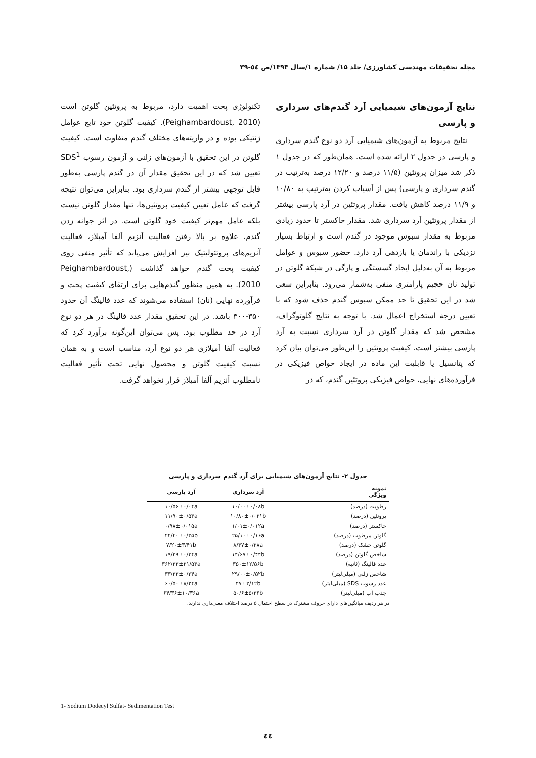مجله تحقیقات مهندسی کشاورزی/ جلد ۱۵/ شماره ۱/سال ۱۳۹۳/ص ٥٤-۳۹
نتایج آزمون‌های شیمیایی آرد گندم‌های سرداری و پارسی
نتایج مربوط به آزمون‌های شیمیایی آرد دو نوع گندم سرداری و پارسی در جدول ۲ ارائه شده است. همان‌طور که در جدول ۱ ذکر شد میزان پروتئین (۱۱/۵ درصد و ۱۲/۲۰ درصد به‌ترتیب در گندم سرداری و پارسی) پس از آسیاب کردن به‌ترتیب به ۱۰/۸۰ و ۱۱/۹ درصد کاهش یافت. مقدار پروتئین در آرد پارسی بیشتر از مقدار پروتئین آرد سرداری شد. مقدار خاکستر تا حدود زیادی مربوط به مقدار سبوس موجود در گندم است و ارتباط بسیار نزدیکی با راندمان یا بازدهی آرد دارد. حضور سبوس و عوامل مربوط به آن به‌دلیل ایجاد گسستگی و پارگی در شبکهٔ گلوتن در تولید نان حجیم پارامتری منفی به‌شمار می‌رود. بنابراین سعی شد در این تحقیق تا حد ممکن سبوس گندم حذف شود که با تعیین درجهٔ استخراج اعمال شد. با توجه به نتایج گلوتوگراف، مشخص شد که مقدار گلوتن در آرد سرداری نسبت به آرد پارسی بیشتر است. کیفیت پروتئین را این‌طور می‌توان بیان کرد که پتانسیل یا قابلیت این ماده در ایجاد خواص فیزیکی در فرآورده‌های نهایی، خواص فیزیکی پروتئین گندم، که در
تکنولوژی پخت اهمیت دارد، مربوط به پروتئین گلوتن است (Peighambardoust, 2010). کیفیت گلوتن خود تابع عوامل ژنتیکی بوده و در واریته‌های مختلف گندم متفاوت است. کیفیت گلوتن در این تحقیق با آزمون‌های زلنی و آزمون رسوب SDS<sup>1</sup> تعیین شد که در این تحقیق مقدار آن در گندم پارسی به‌طور قابل توجهی بیشتر از گندم سرداری بود. بنابراین می‌توان نتیجه گرفت که عامل تعیین کیفیت پروتئین‌ها، تنها مقدار گلوتن نیست بلکه عامل مهم‌تر کیفیت خود گلوتن است. در اثر جوانه زدن گندم، علاوه بر بالا رفتن فعالیت آنزیم آلفا آمیلاز، فعالیت آنزیم‌های پروتئولیتیک نیز افزایش می‌یابد که تأثیر منفی روی کیفیت پخت گندم خواهد گذاشت (Peighambardoust, 2010). به همین منظور گندم‌هایی برای ارتقای کیفیت پخت و فرآورده نهایی (نان) استفاده می‌شوند که عدد فالینگ آن حدود ۳۵۰-۳۰۰ باشد. در این تحقیق مقدار عدد فالینگ در هر دو نوع آرد در حد مطلوب بود. پس می‌توان این‌گونه برآورد کرد که فعالیت آلفا آمیلازی هر دو نوع آرد، مناسب است و به همان نسبت کیفیت گلوتن و محصول نهایی تحت تأثیر فعالیت نامطلوب آنزیم آلفا آمیلاز قرار نخواهد گرفت.
جدول ۲- نتایج آزمون‌های شیمیایی برای آرد گندم سرداری و پارسی
| نمونه ویژگی | آرد سرداری | آرد پارسی |
| --- | --- | --- |
| رطوبت (درصد) | ۱۰/۰۰±۰/۰۸b | ۱۰/۵۶±۰/۰۴a |
| پروتئین (درصد) | ۱۰/۸۰±۰/۰۲۱b | ۱۱/۹۰±۰/۵۳a |
| خاکستر (درصد) | ۱/۰۱±۰/۰۱۲a | ۰/۹۸±۰/۰۱۵a |
| گلوتن مرطوب (درصد) | ۲۵/۱۰±۰/۱۶a | ۲۴/۴۰±۰/۳۵b |
| گلوتن خشک (درصد) | ۸/۳۷±۰/۲۸a | ۷/۲۰±۳/۴۱b |
| شاخص گلوتن (درصد) | ۱۴/۶۷±۰/۴۴b | ۱۹/۳۹±۰/۳۴a |
| عدد فالینگ (ثانیه) | ۳۵۰±۱۲/۵۶b | ۳۶۲/۳۳±۲۱/۵۳a |
| شاخص زلنی (میلی‌لیتر) | ۲۹/۰۰±۰/۵۲b | ۳۳/۳۳±۰/۲۴a |
| عدد رسوب SDS (میلی‌لیتر) | ۴۷±۲/۱۲b | ۶۰/۵۰±۸/۲۴a |
| جذب آب (میلی‌لیتر) | ۵۰/۶±۵/۳۶b | ۶۴/۳۶±۱۰/۳۶a |
در هر ردیف میانگین‌های دارای حروف مشترک در سطح احتمال ۵ درصد اختلاف معنی‌داری ندارند.
1- Sodium Dodecyl Sulfat- Sedimentation Test
٤٤